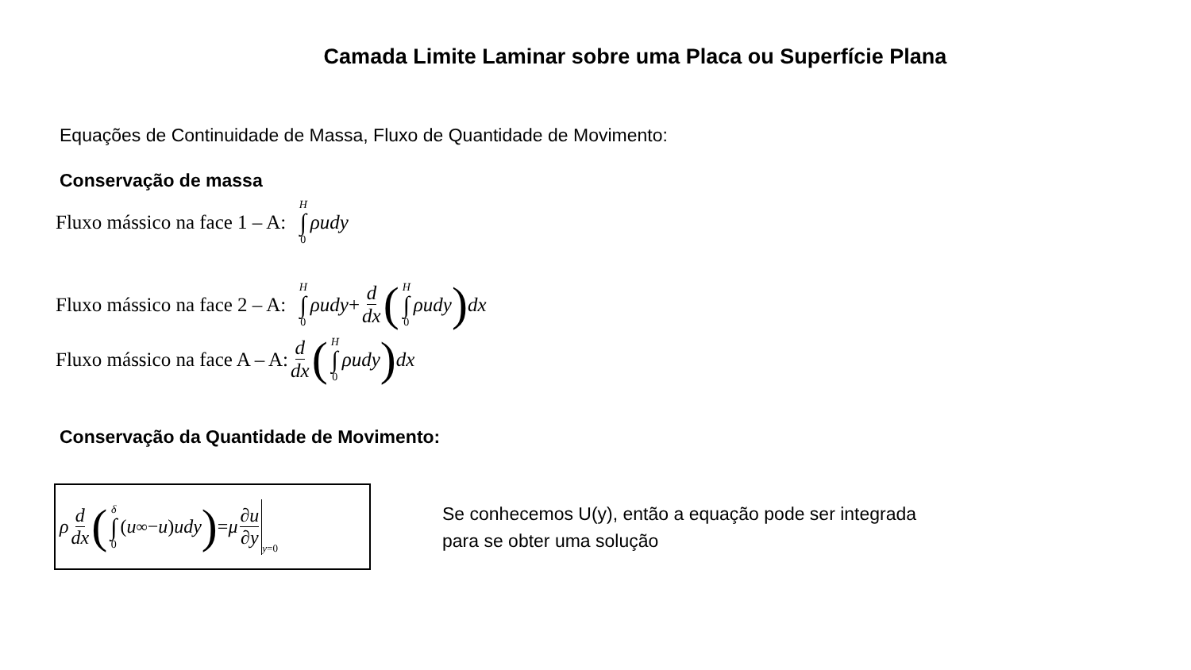Camada Limite Laminar sobre uma Placa ou Superfície Plana
Equações de Continuidade de Massa, Fluxo de Quantidade de Movimento:
Conservação de massa
Fluxo mássico na face 1 – A: H ∫ 0 ρudy
Fluxo mássico na face 2 – A: H ∫ 0 ρudy + d dx (H ∫ 0 ρudy) dx
Fluxo mássico na face A – A: d dx (H ∫ 0 ρudy) dx
Conservação da Quantidade de Movimento:
ρ d dx (δ ∫ 0 (u<sub>∞</sub> − u) udy) = μ ∂u ∂y y =0
Se conhecemos U(y), então a equação pode ser integrada
para se obter uma solução